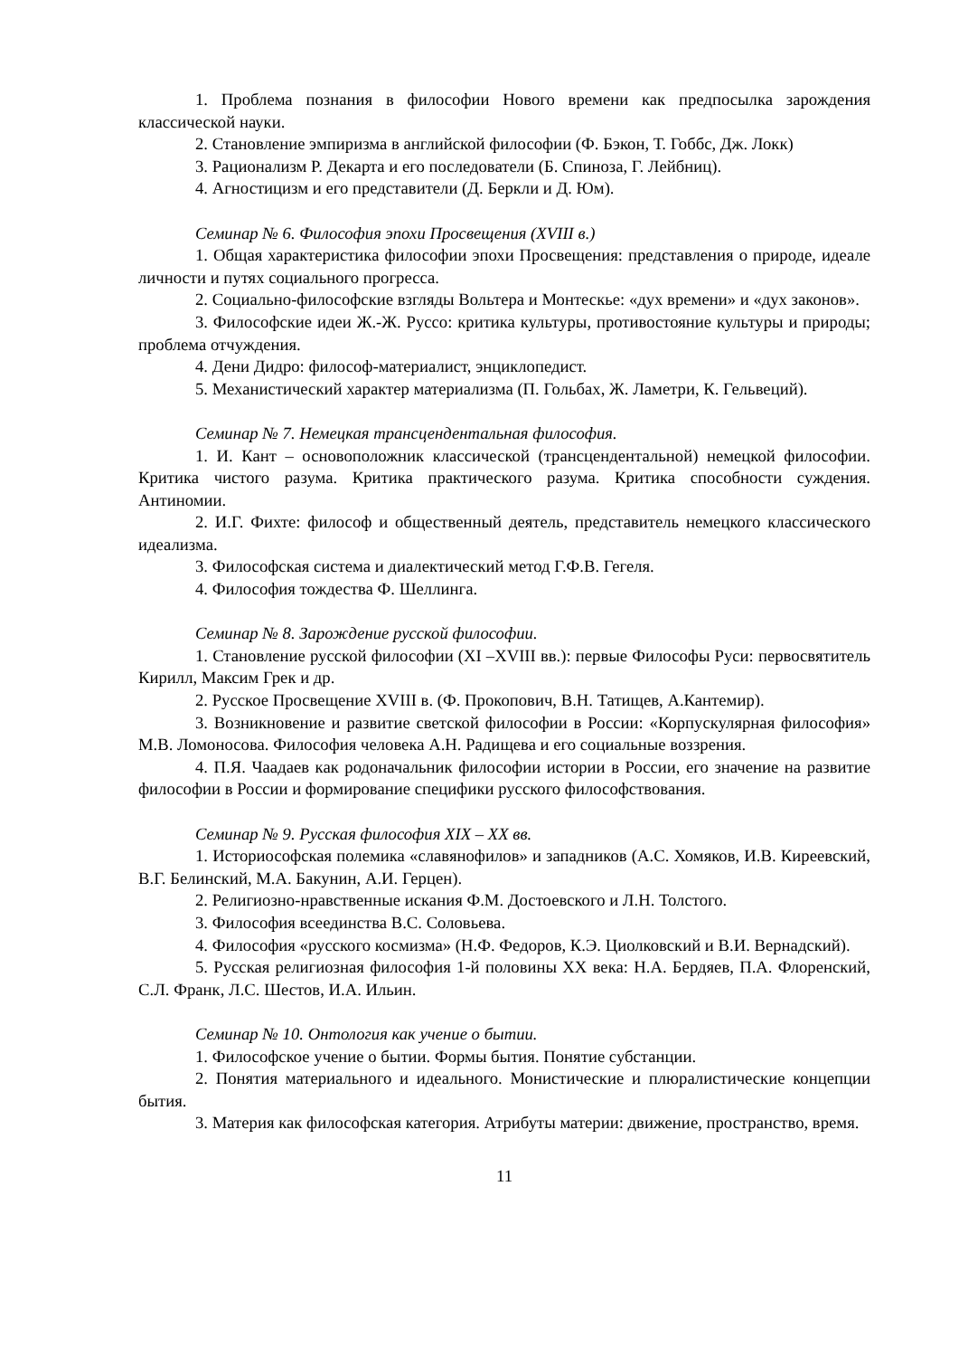1. Проблема познания в философии Нового времени как предпосылка зарождения классической науки.
2. Становление эмпиризма в английской философии (Ф. Бэкон, Т. Гоббс, Дж. Локк)
3. Рационализм Р. Декарта и его последователи (Б. Спиноза, Г. Лейбниц).
4. Агностицизм и его представители (Д. Беркли и Д. Юм).
Семинар № 6. Философия эпохи Просвещения (XVIII в.)
1. Общая характеристика философии эпохи Просвещения: представления о природе, идеале личности и путях социального прогресса.
2. Социально-философские взгляды Вольтера и Монтескье: «дух времени» и «дух законов».
3. Философские идеи Ж.-Ж. Руссо: критика культуры, противостояние культуры и природы; проблема отчуждения.
4. Дени Дидро: философ-материалист, энциклопедист.
5. Механистический характер материализма (П. Гольбах, Ж. Ламетри, К. Гельвеций).
Семинар № 7. Немецкая трансцендентальная философия.
1. И. Кант – основоположник классической (трансцендентальной) немецкой философии. Критика чистого разума. Критика практического разума. Критика способности суждения. Антиномии.
2. И.Г. Фихте: философ и общественный деятель, представитель немецкого классического идеализма.
3. Философская система и диалектический метод Г.Ф.В. Гегеля.
4. Философия тождества Ф. Шеллинга.
Семинар № 8. Зарождение русской философии.
1. Становление русской философии (XI –XVIII вв.): первые Философы Руси: первосвятитель Кирилл, Максим Грек и др.
2. Русское Просвещение XVIII в. (Ф. Прокопович, В.Н. Татищев, А.Кантемир).
3. Возникновение и развитие светской философии в России: «Корпускулярная философия» М.В. Ломоносова. Философия человека А.Н. Радищева и его социальные воззрения.
4. П.Я. Чаадаев как родоначальник философии истории в России, его значение на развитие философии в России и формирование специфики русского философствования.
Семинар № 9. Русская философия XIX – XX вв.
1. Историософская полемика «славянофилов» и западников (А.С. Хомяков, И.В. Киреевский, В.Г. Белинский, М.А. Бакунин, А.И. Герцен).
2. Религиозно-нравственные искания Ф.М. Достоевского и Л.Н. Толстого.
3. Философия всеединства В.С. Соловьева.
4. Философия «русского космизма» (Н.Ф. Федоров, К.Э. Циолковский и В.И. Вернадский).
5. Русская религиозная философия 1-й половины XX века: Н.А. Бердяев, П.А. Флоренский, С.Л. Франк, Л.С. Шестов, И.А. Ильин.
Семинар № 10. Онтология как учение о бытии.
1. Философское учение о бытии. Формы бытия. Понятие субстанции.
2. Понятия материального и идеального. Монистические и плюралистические концепции бытия.
3. Материя как философская категория. Атрибуты материи: движение, пространство, время.
11